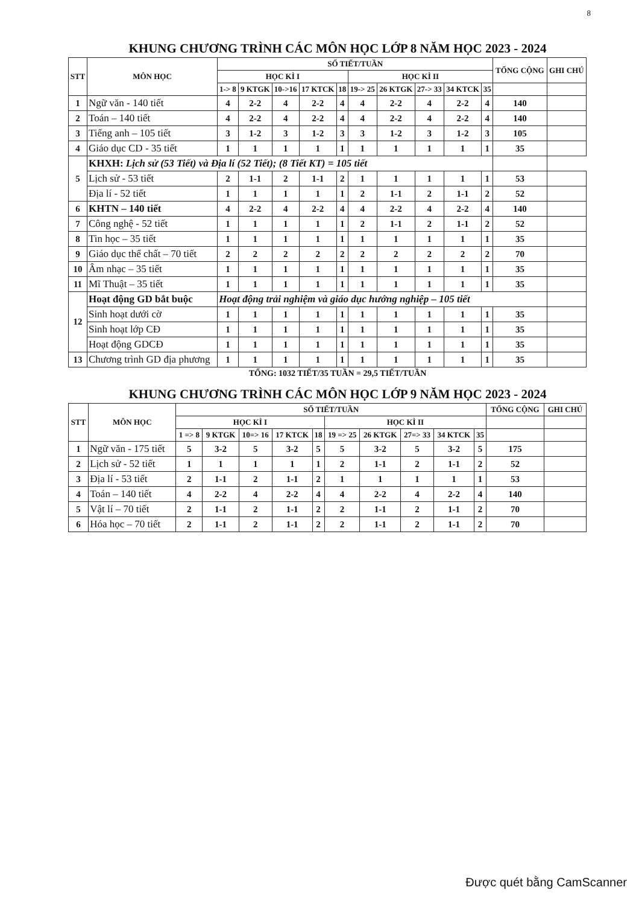8
KHUNG CHƯƠNG TRÌNH CÁC MÔN HỌC LỚP 8 NĂM HỌC 2023 - 2024
| STT | MÔN HỌC | SỐ TIẾT/TUẦN | | | | | | | | | | TỔNG CỘNG | GHI CHÚ |
| --- | --- | --- | --- | --- | --- | --- | --- | --- | --- | --- | --- | --- | --- |
| | | HỌC KÌ I | | | | | HỌC KÌ II | | | | | | |
| | | 1-> 8 | 9 KTGK | 10->16 | 17 KTCK | 18 | 19-> 25 | 26 KTGK | 27-> 33 | 34 KTCK | 35 | | |
| 1 | Ngữ văn - 140 tiết | 4 | 2-2 | 4 | 2-2 | 4 | 4 | 2-2 | 4 | 2-2 | 4 | 140 | |
| 2 | Toán – 140 tiết | 4 | 2-2 | 4 | 2-2 | 4 | 4 | 2-2 | 4 | 2-2 | 4 | 140 | |
| 3 | Tiếng anh – 105 tiết | 3 | 1-2 | 3 | 1-2 | 3 | 3 | 1-2 | 3 | 1-2 | 3 | 105 | |
| 4 | Giáo dục CD - 35 tiết | 1 | 1 | 1 | 1 | 1 | 1 | 1 | 1 | 1 | 1 | 35 | |
| 5 | KHXH: Lịch sử (53 Tiết) và Địa lí (52 Tiết); (8 Tiết KT) = 105 tiết | | | | | | | | | | | | |
| | Lịch sử - 53 tiết | 2 | 1-1 | 2 | 1-1 | 2 | 1 | 1 | 1 | 1 | 1 | 53 | |
| | Địa lí - 52 tiết | 1 | 1 | 1 | 1 | 1 | 2 | 1-1 | 2 | 1-1 | 2 | 52 | |
| 6 | KHTN – 140 tiết | 4 | 2-2 | 4 | 2-2 | 4 | 4 | 2-2 | 4 | 2-2 | 4 | 140 | |
| 7 | Công nghệ - 52 tiết | 1 | 1 | 1 | 1 | 1 | 2 | 1-1 | 2 | 1-1 | 2 | 52 | |
| 8 | Tin học – 35 tiết | 1 | 1 | 1 | 1 | 1 | 1 | 1 | 1 | 1 | 1 | 35 | |
| 9 | Giáo dục thể chất – 70 tiết | 2 | 2 | 2 | 2 | 2 | 2 | 2 | 2 | 2 | 2 | 70 | |
| 10 | Âm nhạc – 35 tiết | 1 | 1 | 1 | 1 | 1 | 1 | 1 | 1 | 1 | 1 | 35 | |
| 11 | Mĩ Thuật – 35 tiết | 1 | 1 | 1 | 1 | 1 | 1 | 1 | 1 | 1 | 1 | 35 | |
| 12 | Hoạt động GD bắt buộc | Hoạt động trải nghiệm và giáo dục hướng nghiệp – 105 tiết | | | | | | | | | | | |
| | Sinh hoạt dưới cờ | 1 | 1 | 1 | 1 | 1 | 1 | 1 | 1 | 1 | 1 | 35 | |
| | Sinh hoạt lớp CĐ | 1 | 1 | 1 | 1 | 1 | 1 | 1 | 1 | 1 | 1 | 35 | |
| | Hoạt động GDCĐ | 1 | 1 | 1 | 1 | 1 | 1 | 1 | 1 | 1 | 1 | 35 | |
| 13 | Chương trình GD địa phương | 1 | 1 | 1 | 1 | 1 | 1 | 1 | 1 | 1 | 1 | 35 | |
TỔNG: 1032 TIẾT/35 TUẦN = 29,5 TIẾT/TUẦN
KHUNG CHƯƠNG TRÌNH CÁC MÔN HỌC LỚP 9 NĂM HỌC 2023 - 2024
| STT | MÔN HỌC | SỐ TIẾT/TUẦN | | | | | | | | | | TỔNG CỘNG | GHI CHÚ |
| --- | --- | --- | --- | --- | --- | --- | --- | --- | --- | --- | --- | --- | --- |
| | | HỌC KÌ I | | | | | HỌC KÌ II | | | | | | |
| | | 1 => 8 | 9 KTGK | 10=> 16 | 17 KTCK | 18 | 19 => 25 | 26 KTGK | 27=> 33 | 34 KTCK | 35 | | |
| 1 | Ngữ văn - 175 tiết | 5 | 3-2 | 5 | 3-2 | 5 | 5 | 3-2 | 5 | 3-2 | 5 | 175 | |
| 2 | Lịch sử - 52 tiết | 1 | 1 | 1 | 1 | 1 | 2 | 1-1 | 2 | 1-1 | 2 | 52 | |
| 3 | Địa lí - 53 tiết | 2 | 1-1 | 2 | 1-1 | 2 | 1 | 1 | 1 | 1 | 1 | 53 | |
| 4 | Toán – 140 tiết | 4 | 2-2 | 4 | 2-2 | 4 | 4 | 2-2 | 4 | 2-2 | 4 | 140 | |
| 5 | Vật lí – 70 tiết | 2 | 1-1 | 2 | 1-1 | 2 | 2 | 1-1 | 2 | 1-1 | 2 | 70 | |
| 6 | Hóa học – 70 tiết | 2 | 1-1 | 2 | 1-1 | 2 | 2 | 1-1 | 2 | 1-1 | 2 | 70 | |
Được quét bằng CamScanner